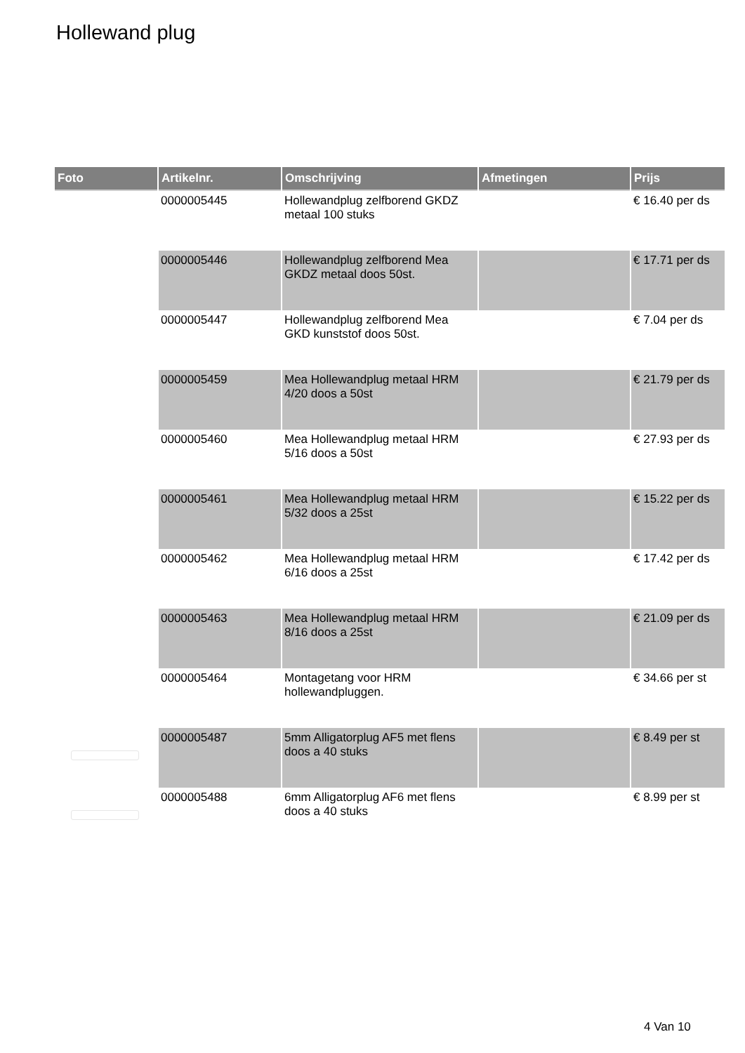Hollewand plug
| Foto | Artikelnr. | Omschrijving | Afmetingen | Prijs |
| --- | --- | --- | --- | --- |
| | 0000005445 | Hollewandplug zelfborend GKDZ metaal 100 stuks | | € 16.40 per ds |
| | 0000005446 | Hollewandplug zelfborend Mea GKDZ metaal doos 50st. | | € 17.71 per ds |
| | 0000005447 | Hollewandplug zelfborend Mea GKD kunststof doos 50st. | | € 7.04 per ds |
| | 0000005459 | Mea Hollewandplug metaal HRM 4/20 doos a 50st | | € 21.79 per ds |
| | 0000005460 | Mea Hollewandplug metaal HRM 5/16 doos a 50st | | € 27.93 per ds |
| | 0000005461 | Mea Hollewandplug metaal HRM 5/32 doos a 25st | | € 15.22 per ds |
| | 0000005462 | Mea Hollewandplug metaal HRM 6/16 doos a 25st | | € 17.42 per ds |
| | 0000005463 | Mea Hollewandplug metaal HRM 8/16 doos a 25st | | € 21.09 per ds |
| | 0000005464 | Montagetang voor HRM hollewandpluggen. | | € 34.66 per st |
| | 0000005487 | 5mm Alligatorplug AF5 met flens doos a 40 stuks | | € 8.49 per st |
| | 0000005488 | 6mm Alligatorplug AF6 met flens doos a 40 stuks | | € 8.99 per st |
4 Van 10